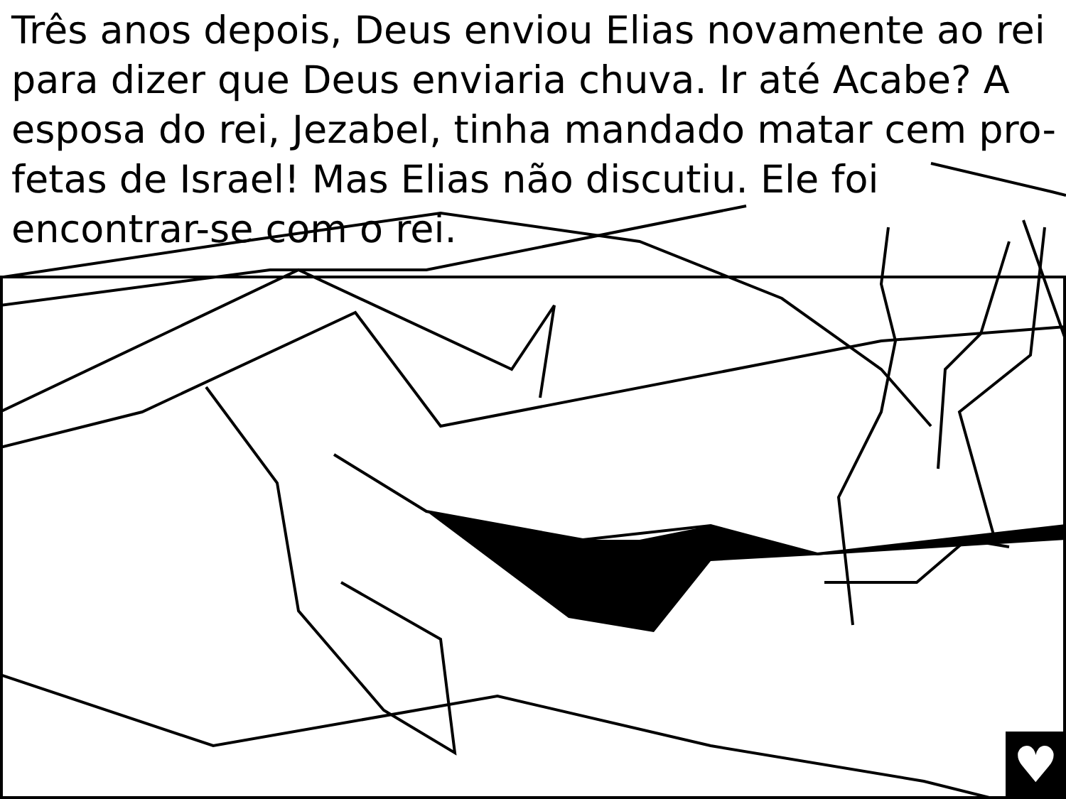Três anos depois, Deus enviou Elias novamente ao rei para dizer que Deus enviaria chuva. Ir até Acabe? A esposa do rei, Jezabel, tinha mandado matar cem pro-fetas de Israel! Mas Elias não discutiu. Ele foi encontrar-se com o rei.
♥